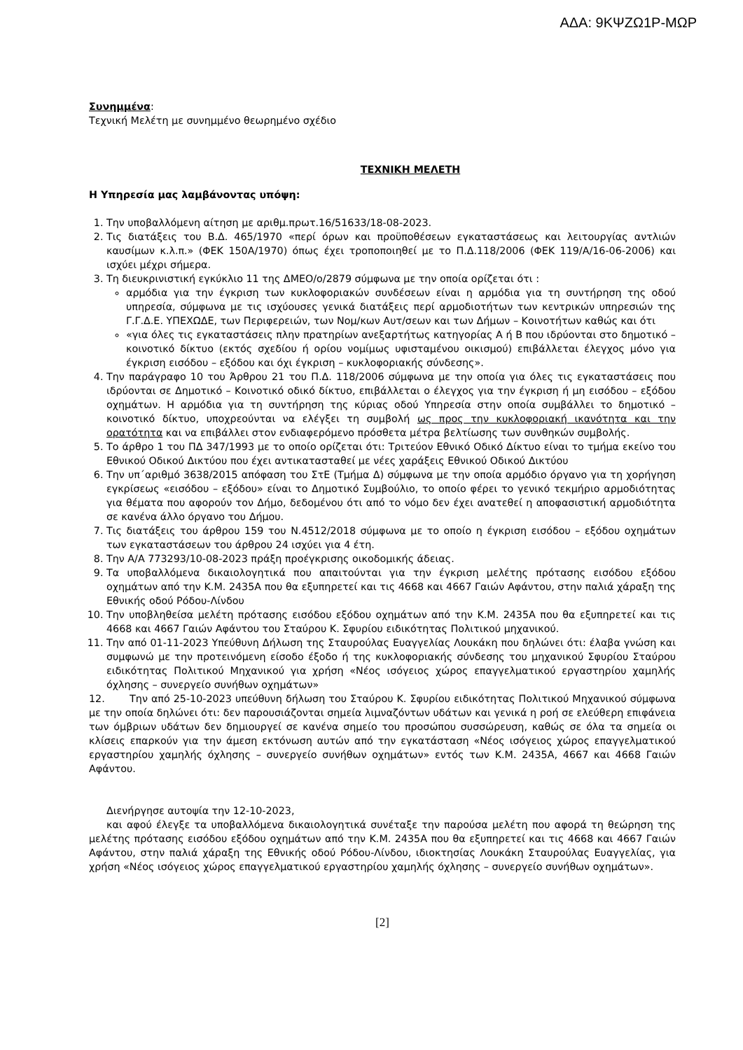ΑΔΑ: 9ΚΨΖΩ1Ρ-ΜΩΡ
Συνημμένα:
Τεχνική Μελέτη με συνημμένο θεωρημένο σχέδιο
ΤΕΧΝΙΚΗ ΜΕΛΕΤΗ
Η Υπηρεσία μας λαμβάνοντας υπόψη:
1. Την υποβαλλόμενη αίτηση με αριθμ.πρωτ.16/51633/18-08-2023.
2. Τις διατάξεις του Β.Δ. 465/1970 «περί όρων και προϋποθέσεων εγκαταστάσεως και λειτουργίας αντλιών καυσίμων κ.λ.π.» (ΦΕΚ 150Α/1970) όπως έχει τροποποιηθεί με το Π.Δ.118/2006 (ΦΕΚ 119/Α/16-06-2006) και ισχύει μέχρι σήμερα.
3. Τη διευκρινιστική εγκύκλιο 11 της ΔΜΕΟ/ο/2879 σύμφωνα με την οποία ορίζεται ότι :
αρμόδια για την έγκριση των κυκλοφοριακών συνδέσεων είναι η αρμόδια για τη συντήρηση της οδού υπηρεσία, σύμφωνα με τις ισχύουσες γενικά διατάξεις περί αρμοδιοτήτων των κεντρικών υπηρεσιών της Γ.Γ.Δ.Ε. ΥΠΕΧΩΔΕ, των Περιφερειών, των Νομ/κων Αυτ/σεων και των Δήμων – Κοινοτήτων καθώς και ότι
«για όλες τις εγκαταστάσεις πλην πρατηρίων ανεξαρτήτως κατηγορίας Α ή Β που ιδρύονται στο δημοτικό – κοινοτικό δίκτυο (εκτός σχεδίου ή ορίου νομίμως υφισταμένου οικισμού) επιβάλλεται έλεγχος μόνο για έγκριση εισόδου – εξόδου και όχι έγκριση – κυκλοφοριακής σύνδεσης».
4. Την παράγραφο 10 του Άρθρου 21 του Π.Δ. 118/2006 σύμφωνα με την οποία για όλες τις εγκαταστάσεις που ιδρύονται σε Δημοτικό – Κοινοτικό οδικό δίκτυο, επιβάλλεται ο έλεγχος για την έγκριση ή μη εισόδου – εξόδου οχημάτων. Η αρμόδια για τη συντήρηση της κύριας οδού Υπηρεσία στην οποία συμβάλλει το δημοτικό – κοινοτικό δίκτυο, υποχρεούνται να ελέγξει τη συμβολή ως προς την κυκλοφοριακή ικανότητα και την ορατότητα και να επιβάλλει στον ενδιαφερόμενο πρόσθετα μέτρα βελτίωσης των συνθηκών συμβολής.
5. Το άρθρο 1 του ΠΔ 347/1993 με το οποίο ορίζεται ότι: Τριτεύον Εθνικό Οδικό Δίκτυο είναι το τμήμα εκείνο του Εθνικού Οδικού Δικτύου που έχει αντικατασταθεί με νέες χαράξεις Εθνικού Οδικού Δικτύου
6. Την υπ΄αριθμό 3638/2015 απόφαση του ΣτΕ (Τμήμα Δ) σύμφωνα με την οποία αρμόδιο όργανο για τη χορήγηση εγκρίσεως «εισόδου – εξόδου» είναι το Δημοτικό Συμβούλιο, το οποίο φέρει το γενικό τεκμήριο αρμοδιότητας για θέματα που αφορούν τον Δήμο, δεδομένου ότι από το νόμο δεν έχει ανατεθεί η αποφασιστική αρμοδιότητα σε κανένα άλλο όργανο του Δήμου.
7. Τις διατάξεις του άρθρου 159 του Ν.4512/2018 σύμφωνα με το οποίο η έγκριση εισόδου – εξόδου οχημάτων των εγκαταστάσεων του άρθρου 24 ισχύει για 4 έτη.
8. Την Α/Α 773293/10-08-2023 πράξη προέγκρισης οικοδομικής άδειας.
9. Τα υποβαλλόμενα δικαιολογητικά που απαιτούνται για την έγκριση μελέτης πρότασης εισόδου εξόδου οχημάτων από την Κ.Μ. 2435Α που θα εξυπηρετεί και τις 4668 και 4667 Γαιών Αφάντου, στην παλιά χάραξη της Εθνικής οδού Ρόδου-Λίνδου
10. Την υποβληθείσα μελέτη πρότασης εισόδου εξόδου οχημάτων από την Κ.Μ. 2435Α που θα εξυπηρετεί και τις 4668 και 4667 Γαιών Αφάντου του Σταύρου Κ. Σφυρίου ειδικότητας Πολιτικού μηχανικού.
11. Την από 01-11-2023 Υπεύθυνη Δήλωση της Σταυρούλας Ευαγγελίας Λουκάκη που δηλώνει ότι: έλαβα γνώση και συμφωνώ με την προτεινόμενη είσοδο έξοδο ή της κυκλοφοριακής σύνδεσης του μηχανικού Σφυρίου Σταύρου ειδικότητας Πολιτικού Μηχανικού για χρήση «Νέος ισόγειος χώρος επαγγελματικού εργαστηρίου χαμηλής όχλησης – συνεργείο συνήθων οχημάτων»
12. Την από 25-10-2023 υπεύθυνη δήλωση του Σταύρου Κ. Σφυρίου ειδικότητας Πολιτικού Μηχανικού σύμφωνα με την οποία δηλώνει ότι: δεν παρουσιάζονται σημεία λιμναζόντων υδάτων και γενικά η ροή σε ελεύθερη επιφάνεια των όμβριων υδάτων δεν δημιουργεί σε κανένα σημείο του προσώπου συσσώρευση, καθώς σε όλα τα σημεία οι κλίσεις επαρκούν για την άμεση εκτόνωση αυτών από την εγκατάσταση «Νέος ισόγειος χώρος επαγγελματικού εργαστηρίου χαμηλής όχλησης – συνεργείο συνήθων οχημάτων» εντός των Κ.Μ. 2435Α, 4667 και 4668 Γαιών Αφάντου.
Διενήργησε αυτοψία την 12-10-2023,
και αφού έλεγξε τα υποβαλλόμενα δικαιολογητικά συνέταξε την παρούσα μελέτη που αφορά τη θεώρηση της μελέτης πρότασης εισόδου εξόδου οχημάτων από την Κ.Μ. 2435Α που θα εξυπηρετεί και τις 4668 και 4667 Γαιών Αφάντου, στην παλιά χάραξη της Εθνικής οδού Ρόδου-Λίνδου, ιδιοκτησίας Λουκάκη Σταυρούλας Ευαγγελίας, για χρήση «Νέος ισόγειος χώρος επαγγελματικού εργαστηρίου χαμηλής όχλησης – συνεργείο συνήθων οχημάτων».
[2]